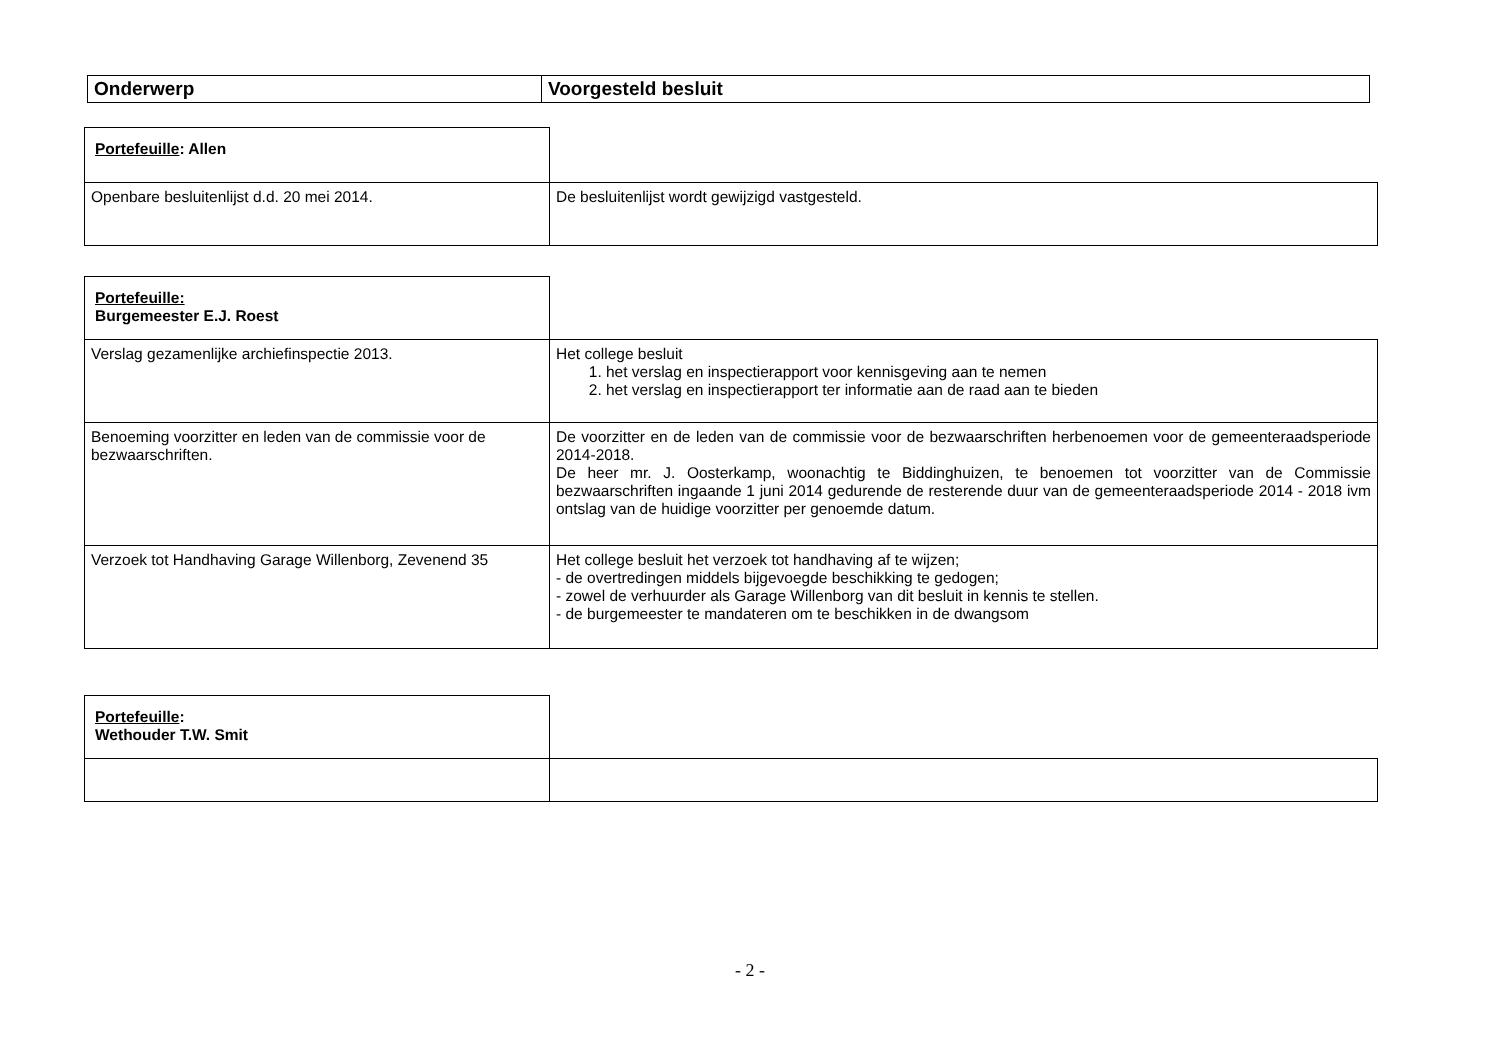| Onderwerp | Voorgesteld besluit |
| --- | --- |
| Portefeuille : Allen | |
| Openbare besluitenlijst d.d. 20 mei 2014. | De besluitenlijst wordt gewijzigd vastgesteld. |
| Portefeuille: Burgemeester E.J. Roest | |
| Verslag gezamenlijke archiefinspectie 2013. | Het college besluit 1. het verslag en inspectierapport voor kennisgeving aan te nemen 2. het verslag en inspectierapport ter informatie aan de raad aan te bieden |
| Benoeming voorzitter en leden van de commissie voor de bezwaarschriften. | De voorzitter en de leden van de commissie voor de bezwaarschriften herbenoemen voor de gemeenteraadsperiode 2014-2018. De heer mr. J. Oosterkamp, woonachtig te Biddinghuizen, te benoemen tot voorzitter van de Commissie bezwaarschriften ingaande 1 juni 2014 gedurende de resterende duur van de gemeenteraadsperiode 2014 - 2018 ivm ontslag van de huidige voorzitter per genoemde datum. |
| Verzoek tot Handhaving Garage Willenborg, Zevenend 35 | Het college besluit het verzoek tot handhaving af te wijzen; - de overtredingen middels bijgevoegde beschikking te gedogen; - zowel de verhuurder als Garage Willenborg van dit besluit in kennis te stellen. - de burgemeester te mandateren om te beschikken in de dwangsom |
| Portefeuille : Wethouder T.W. Smit | |
- 2 -